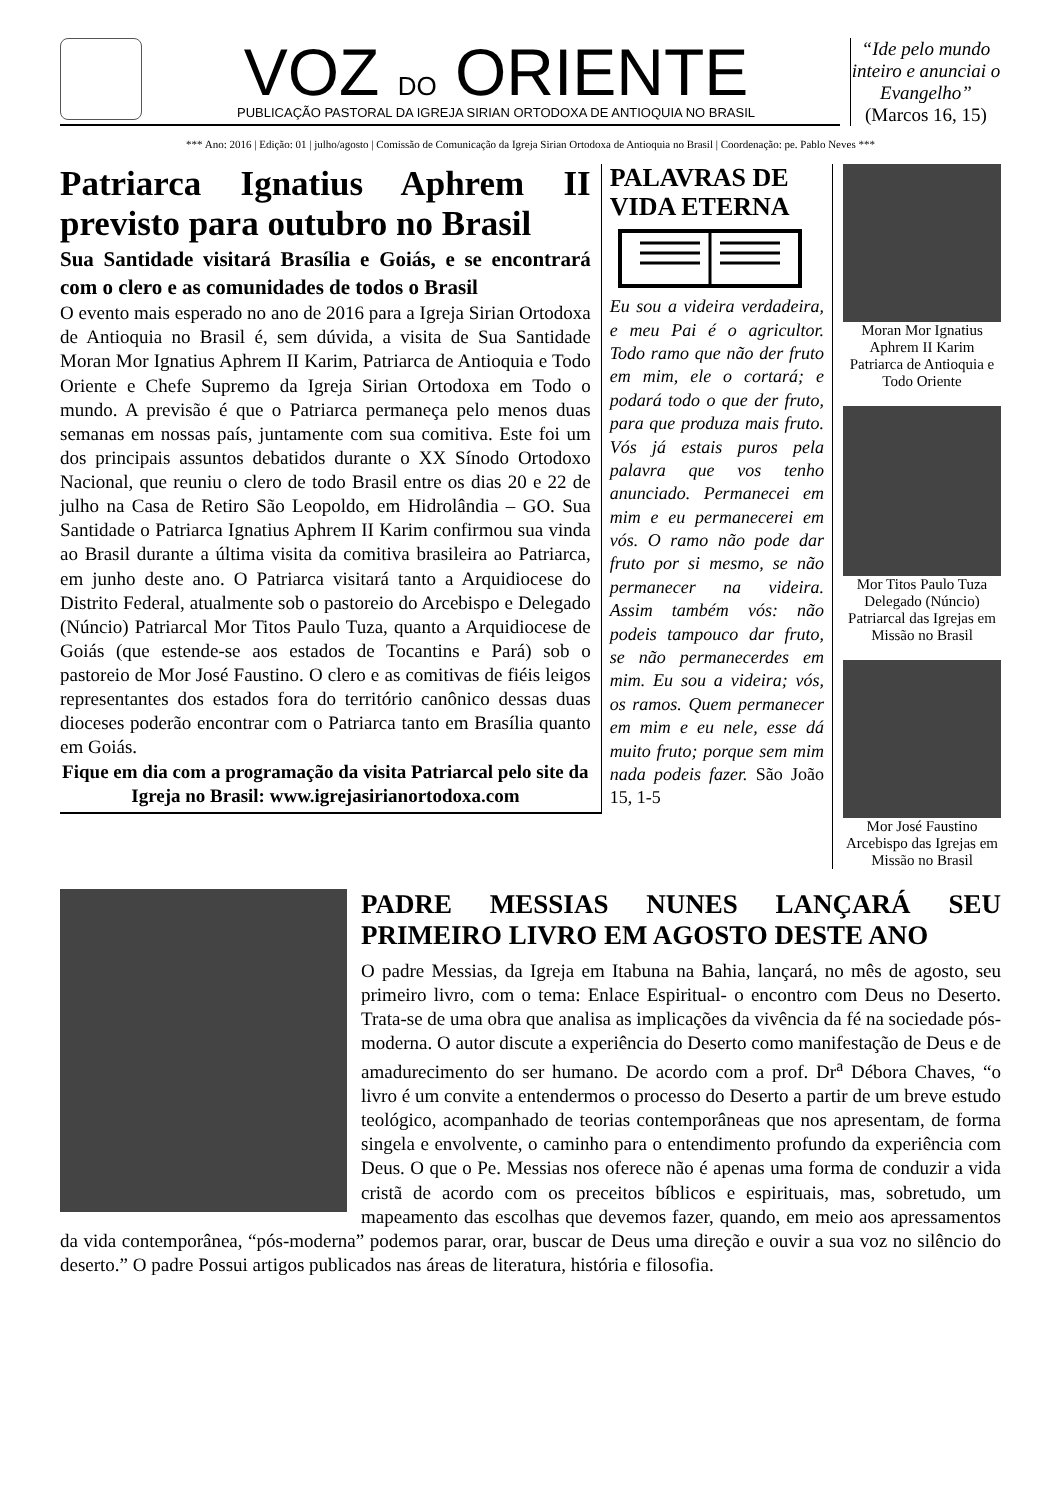VOZ DO ORIENTE
PUBLICAÇÃO PASTORAL DA IGREJA SIRIAN ORTODOXA DE ANTIOQUIA NO BRASIL
“Ide pelo mundo inteiro e anunciai o Evangelho”
(Marcos 16, 15)
*** Ano: 2016 | Edição: 01 | julho/agosto | Comissão de Comunicação da Igreja Sirian Ortodoxa de Antioquia no Brasil | Coordenação: pe. Pablo Neves ***
Patriarca Ignatius Aphrem II previsto para outubro no Brasil
Sua Santidade visitará Brasília e Goiás, e se encontrará com o clero e as comunidades de todos o Brasil
O evento mais esperado no ano de 2016 para a Igreja Sirian Ortodoxa de Antioquia no Brasil é, sem dúvida, a visita de Sua Santidade Moran Mor Ignatius Aphrem II Karim, Patriarca de Antioquia e Todo Oriente e Chefe Supremo da Igreja Sirian Ortodoxa em Todo o mundo. A previsão é que o Patriarca permaneça pelo menos duas semanas em nossas país, juntamente com sua comitiva. Este foi um dos principais assuntos debatidos durante o XX Sínodo Ortodoxo Nacional, que reuniu o clero de todo Brasil entre os dias 20 e 22 de julho na Casa de Retiro São Leopoldo, em Hidrolândia – GO. Sua Santidade o Patriarca Ignatius Aphrem II Karim confirmou sua vinda ao Brasil durante a última visita da comitiva brasileira ao Patriarca, em junho deste ano. O Patriarca visitará tanto a Arquidiocese do Distrito Federal, atualmente sob o pastoreio do Arcebispo e Delegado (Núncio) Patriarcal Mor Titos Paulo Tuza, quanto a Arquidiocese de Goiás (que estende-se aos estados de Tocantins e Pará) sob o pastoreio de Mor José Faustino. O clero e as comitivas de fiéis leigos representantes dos estados fora do território canônico dessas duas dioceses poderão encontrar com o Patriarca tanto em Brasília quanto em Goiás.
Fique em dia com a programação da visita Patriarcal pelo site da Igreja no Brasil: www.igrejasirianortodoxa.com
PALAVRAS DE VIDA ETERNA
Eu sou a videira verdadeira, e meu Pai é o agricultor. Todo ramo que não der fruto em mim, ele o cortará; e podará todo o que der fruto, para que produza mais fruto. Vós já estais puros pela palavra que vos tenho anunciado. Permanecei em mim e eu permanecerei em vós. O ramo não pode dar fruto por si mesmo, se não permanecer na videira. Assim também vós: não podeis tampouco dar fruto, se não permanecerdes em mim. Eu sou a videira; vós, os ramos. Quem permanecer em mim e eu nele, esse dá muito fruto; porque sem mim nada podeis fazer. São João 15, 1-5
Moran Mor Ignatius Aphrem II Karim Patriarca de Antioquia e Todo Oriente
Mor Titos Paulo Tuza Delegado (Núncio) Patriarcal das Igrejas em Missão no Brasil
Mor José Faustino Arcebispo das Igrejas em Missão no Brasil
PADRE MESSIAS NUNES LANÇARÁ SEU PRIMEIRO LIVRO EM AGOSTO DESTE ANO
O padre Messias, da Igreja em Itabuna na Bahia, lançará, no mês de agosto, seu primeiro livro, com o tema: Enlace Espiritual- o encontro com Deus no Deserto. Trata-se de uma obra que analisa as implicações da vivência da fé na sociedade pós-moderna. O autor discute a experiência do Deserto como manifestação de Deus e de amadurecimento do ser humano. De acordo com a prof. Dr<sup>a</sup> Débora Chaves, “o livro é um convite a entendermos o processo do Deserto a partir de um breve estudo teológico, acompanhado de teorias contemporâneas que nos apresentam, de forma singela e envolvente, o caminho para o entendimento profundo da experiência com Deus. O que o Pe. Messias nos oferece não é apenas uma forma de conduzir a vida cristã de acordo com os preceitos bíblicos e espirituais, mas, sobretudo, um mapeamento das escolhas que devemos fazer, quando, em meio aos apressamentos da vida contemporânea, “pós-moderna” podemos parar, orar, buscar de Deus uma direção e ouvir a sua voz no silêncio do deserto.” O padre Possui artigos publicados nas áreas de literatura, história e filosofia.